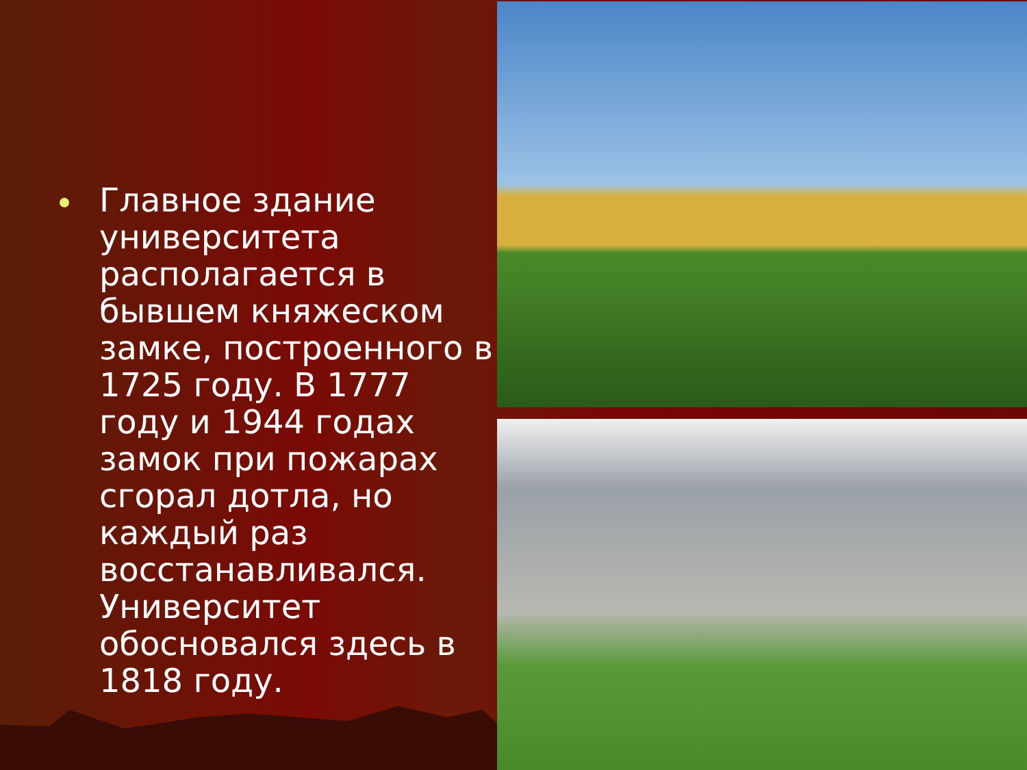Главное здание университета располагается в бывшем княжеском замке, построенного в 1725 году. В 1777 году и 1944 годах замок при пожарах сгорал дотла, но каждый раз восстанавливался. Университет обосновался здесь в 1818 году.